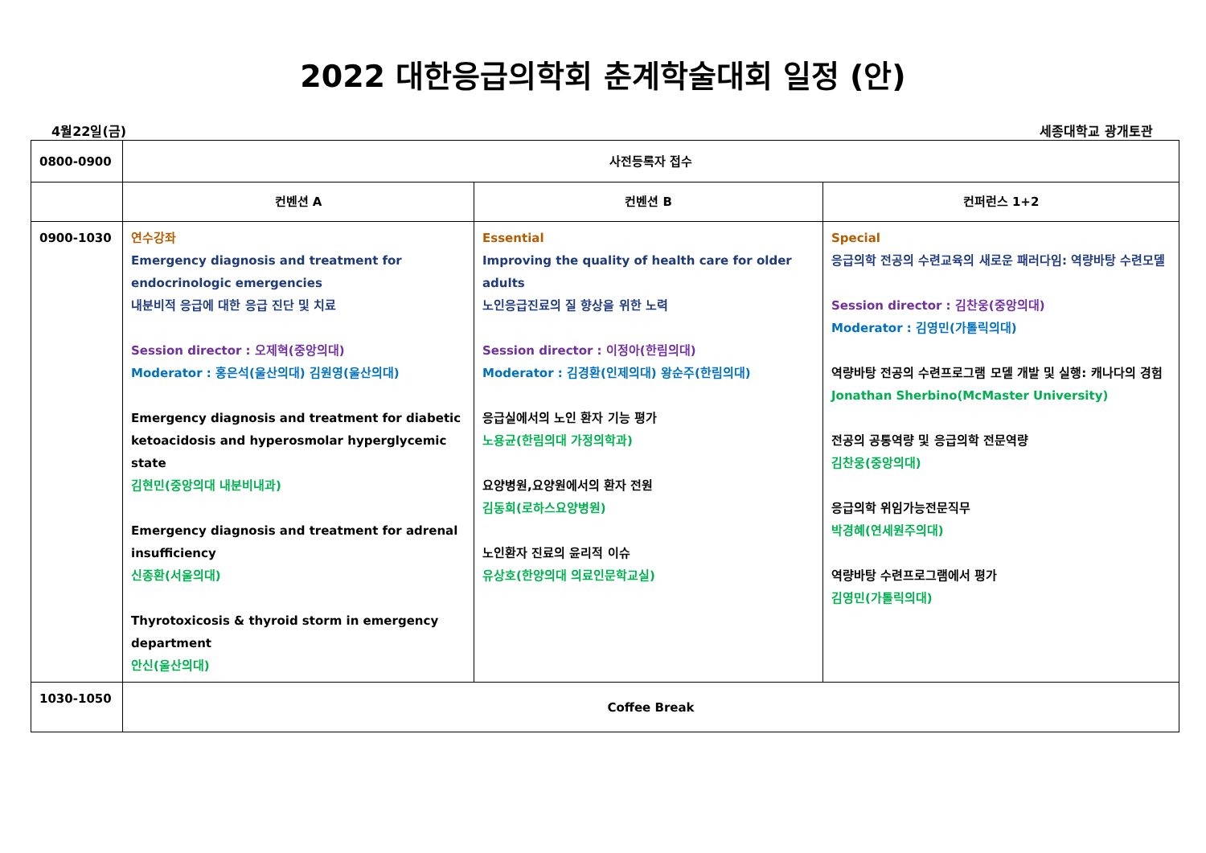2022 대한응급의학회 춘계학술대회 일정 (안)
4월22일(금) 세종대학교 광개토관
| 0800-0900 | 사전등록자 접수 | | |
| | 컨벤션 A | 컨벤션 B | 컨퍼런스 1+2 |
| 0900-1030 | 연수강좌 Emergency diagnosis and treatment for endocrinologic emergencies 내분비적 응급에 대한 응급 진단 및 치료 Session director : 오제혁(중앙의대) Moderator : 홍은석(울산의대) 김원영(울산의대) Emergency diagnosis and treatment for diabetic ketoacidosis and hyperosmolar hyperglycemic state 김현민(중앙의대 내분비내과) Emergency diagnosis and treatment for adrenal insufficiency 신종환(서울의대) Thyrotoxicosis & thyroid storm in emergency department 안신(울산의대) | Essential Improving the quality of health care for older adults 노인응급진료의 질 향상을 위한 노력 Session director : 이정아(한림의대) Moderator : 김경환(인제의대) 왕순주(한림의대) 응급실에서의 노인 환자 기능 평가 노용균(한림의대 가정의학과) 요양병원,요양원에서의 환자 전원 김동희(로하스요양병원) 노인환자 진료의 윤리적 이슈 유상호(한양의대 의료인문학교실) | Special 응급의학 전공의 수련교육의 새로운 패러다임: 역량바탕 수련모델 Session director : 김찬웅(중앙의대) Moderator : 김영민(가톨릭의대) 역량바탕 전공의 수련프로그램 모델 개발 및 실행: 캐나다의 경험 Jonathan Sherbino(McMaster University) 전공의 공통역량 및 응급의학 전문역량 김찬웅(중앙의대) 응급의학 위임가능전문직무 박경혜(연세원주의대) 역량바탕 수련프로그램에서 평가 김영민(가톨릭의대) |
| 1030-1050 | Coffee Break | | |